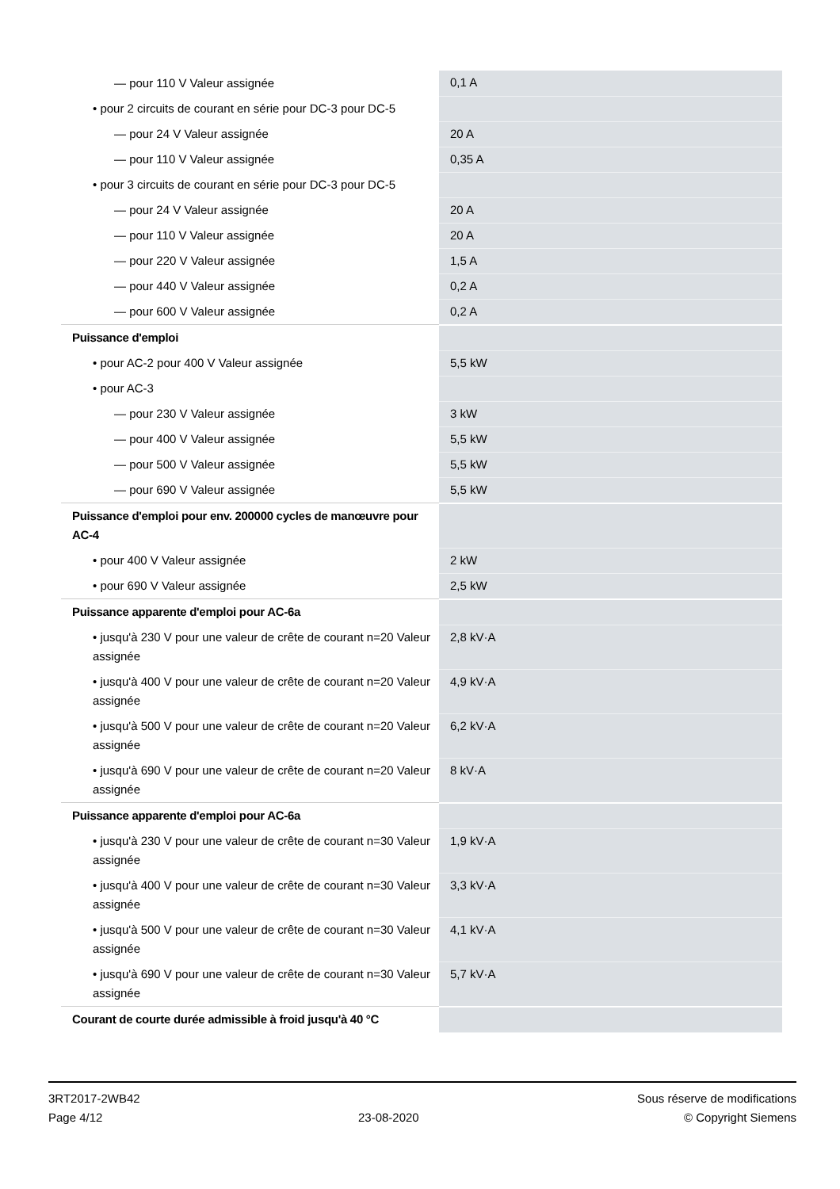| — pour 110 V Valeur assignée | 0,1 A |
| • pour 2 circuits de courant en série pour DC-3 pour DC-5 | |
| — pour 24 V Valeur assignée | 20 A |
| — pour 110 V Valeur assignée | 0,35 A |
| • pour 3 circuits de courant en série pour DC-3 pour DC-5 | |
| — pour 24 V Valeur assignée | 20 A |
| — pour 110 V Valeur assignée | 20 A |
| — pour 220 V Valeur assignée | 1,5 A |
| — pour 440 V Valeur assignée | 0,2 A |
| — pour 600 V Valeur assignée | 0,2 A |
| Puissance d'emploi | |
| • pour AC-2 pour 400 V Valeur assignée | 5,5 kW |
| • pour AC-3 | |
| — pour 230 V Valeur assignée | 3 kW |
| — pour 400 V Valeur assignée | 5,5 kW |
| — pour 500 V Valeur assignée | 5,5 kW |
| — pour 690 V Valeur assignée | 5,5 kW |
| Puissance d'emploi pour env. 200000 cycles de manœuvre pour AC-4 | |
| • pour 400 V Valeur assignée | 2 kW |
| • pour 690 V Valeur assignée | 2,5 kW |
| Puissance apparente d'emploi pour AC-6a | |
| • jusqu'à 230 V pour une valeur de crête de courant n=20 Valeur assignée | 2,8 kV·A |
| • jusqu'à 400 V pour une valeur de crête de courant n=20 Valeur assignée | 4,9 kV·A |
| • jusqu'à 500 V pour une valeur de crête de courant n=20 Valeur assignée | 6,2 kV·A |
| • jusqu'à 690 V pour une valeur de crête de courant n=20 Valeur assignée | 8 kV·A |
| Puissance apparente d'emploi pour AC-6a | |
| • jusqu'à 230 V pour une valeur de crête de courant n=30 Valeur assignée | 1,9 kV·A |
| • jusqu'à 400 V pour une valeur de crête de courant n=30 Valeur assignée | 3,3 kV·A |
| • jusqu'à 500 V pour une valeur de crête de courant n=30 Valeur assignée | 4,1 kV·A |
| • jusqu'à 690 V pour une valeur de crête de courant n=30 Valeur assignée | 5,7 kV·A |
| Courant de courte durée admissible à froid jusqu'à 40 °C | |
3RT2017-2WB42
Page 4/12
23-08-2020
Sous réserve de modifications
© Copyright Siemens